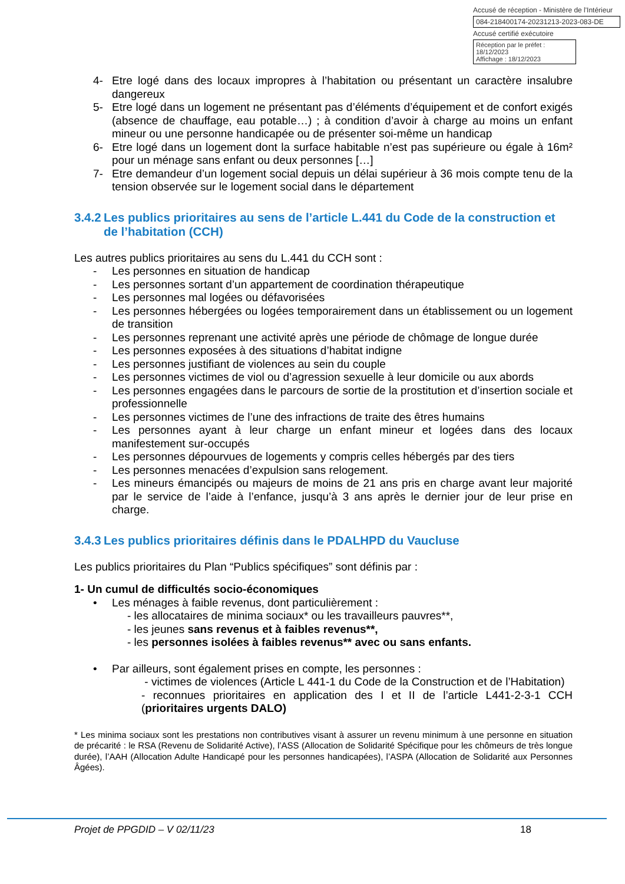Accusé de réception - Ministère de l'Intérieur
084-218400174-20231213-2023-083-DE
Accusé certifié exécutoire
Réception par le préfet : 18/12/2023
Affichage : 18/12/2023
4- Etre logé dans des locaux impropres à l’habitation ou présentant un caractère insalubre dangereux
5- Etre logé dans un logement ne présentant pas d’éléments d’équipement et de confort exigés (absence de chauffage, eau potable…) ; à condition d’avoir à charge au moins un enfant mineur ou une personne handicapée ou de présenter soi-même un handicap
6- Etre logé dans un logement dont la surface habitable n’est pas supérieure ou égale à 16m² pour un ménage sans enfant ou deux personnes […]
7- Etre demandeur d’un logement social depuis un délai supérieur à 36 mois compte tenu de la tension observée sur le logement social dans le département
3.4.2 Les publics prioritaires au sens de l’article L.441 du Code de la construction et de l’habitation (CCH)
Les autres publics prioritaires au sens du L.441 du CCH sont :
- Les personnes en situation de handicap
- Les personnes sortant d’un appartement de coordination thérapeutique
- Les personnes mal logées ou défavorisées
- Les personnes hébergées ou logées temporairement dans un établissement ou un logement de transition
- Les personnes reprenant une activité après une période de chômage de longue durée
- Les personnes exposées à des situations d’habitat indigne
- Les personnes justifiant de violences au sein du couple
- Les personnes victimes de viol ou d’agression sexuelle à leur domicile ou aux abords
- Les personnes engagées dans le parcours de sortie de la prostitution et d’insertion sociale et professionnelle
- Les personnes victimes de l’une des infractions de traite des êtres humains
- Les personnes ayant à leur charge un enfant mineur et logées dans des locaux manifestement sur-occupés
- Les personnes dépourvues de logements y compris celles hébergés par des tiers
- Les personnes menacées d’expulsion sans relogement.
- Les mineurs émancipés ou majeurs de moins de 21 ans pris en charge avant leur majorité par le service de l’aide à l’enfance, jusqu’à 3 ans après le dernier jour de leur prise en charge.
3.4.3 Les publics prioritaires définis dans le PDALHPD du Vaucluse
Les publics prioritaires du Plan “Publics spécifiques” sont définis par :
1- Un cumul de difficultés socio-économiques
• Les ménages à faible revenus, dont particulièrement :
- les allocataires de minima sociaux* ou les travailleurs pauvres**,
- les jeunes sans revenus et à faibles revenus**,
- les personnes isolées à faibles revenus** avec ou sans enfants.
• Par ailleurs, sont également prises en compte, les personnes :
- victimes de violences (Article L 441-1 du Code de la Construction et de l’Habitation)
- reconnues prioritaires en application des I et II de l’article L441-2-3-1 CCH (prioritaires urgents DALO)
* Les minima sociaux sont les prestations non contributives visant à assurer un revenu minimum à une personne en situation de précarité : le RSA (Revenu de Solidarité Active), l’ASS (Allocation de Solidarité Spécifique pour les chômeurs de très longue durée), l’AAH (Allocation Adulte Handicapé pour les personnes handicapées), l’ASPA (Allocation de Solidarité aux Personnes Âgées).
Projet de PPGDID – V 02/11/23 18